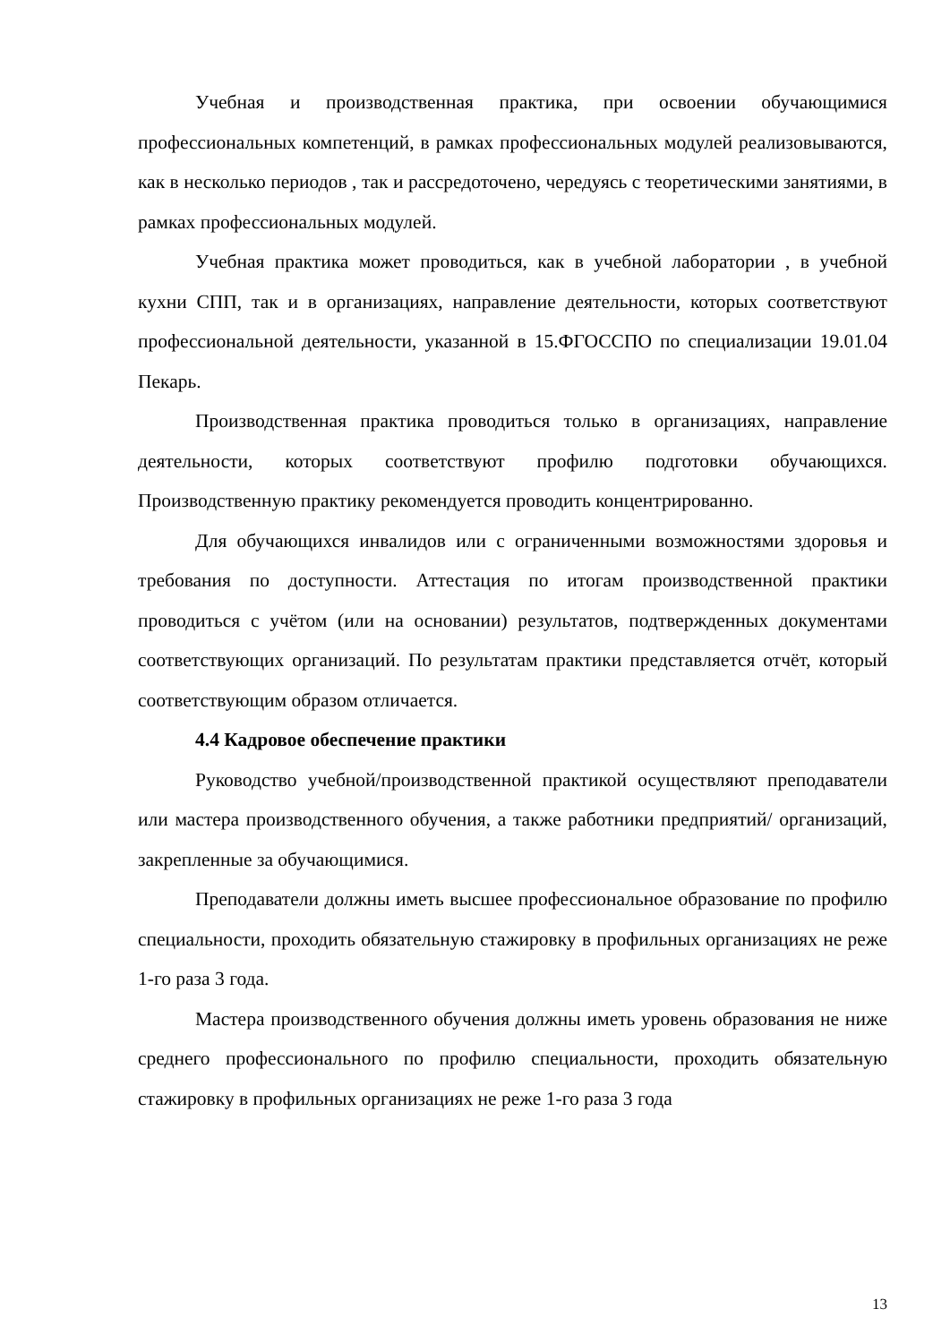Учебная и производственная практика, при освоении обучающимися профессиональных компетенций, в рамках профессиональных модулей реализовываются, как в несколько периодов , так и рассредоточено, чередуясь с теоретическими занятиями, в рамках профессиональных модулей.
Учебная практика может проводиться, как в учебной лаборатории , в учебной кухни СПП, так и в организациях, направление деятельности, которых соответствуют профессиональной деятельности, указанной в 15.ФГОССПО по специализации 19.01.04 Пекарь.
Производственная практика проводиться только в организациях, направление деятельности, которых соответствуют профилю подготовки обучающихся. Производственную практику рекомендуется проводить концентрированно.
Для обучающихся инвалидов или с ограниченными возможностями здоровья и требования по доступности. Аттестация по итогам производственной практики проводиться с учётом (или на основании) результатов, подтвержденных документами соответствующих организаций. По результатам практики представляется отчёт, который соответствующим образом отличается.
4.4 Кадровое обеспечение практики
Руководство учебной/производственной практикой осуществляют преподаватели или мастера производственного обучения, а также работники предприятий/ организаций, закрепленные за обучающимися.
Преподаватели должны иметь высшее профессиональное образование по профилю специальности, проходить обязательную стажировку в профильных организациях не реже 1-го раза 3 года.
Мастера производственного обучения должны иметь уровень образования не ниже среднего профессионального по профилю специальности, проходить обязательную стажировку в профильных организациях не реже 1-го раза 3 года
13